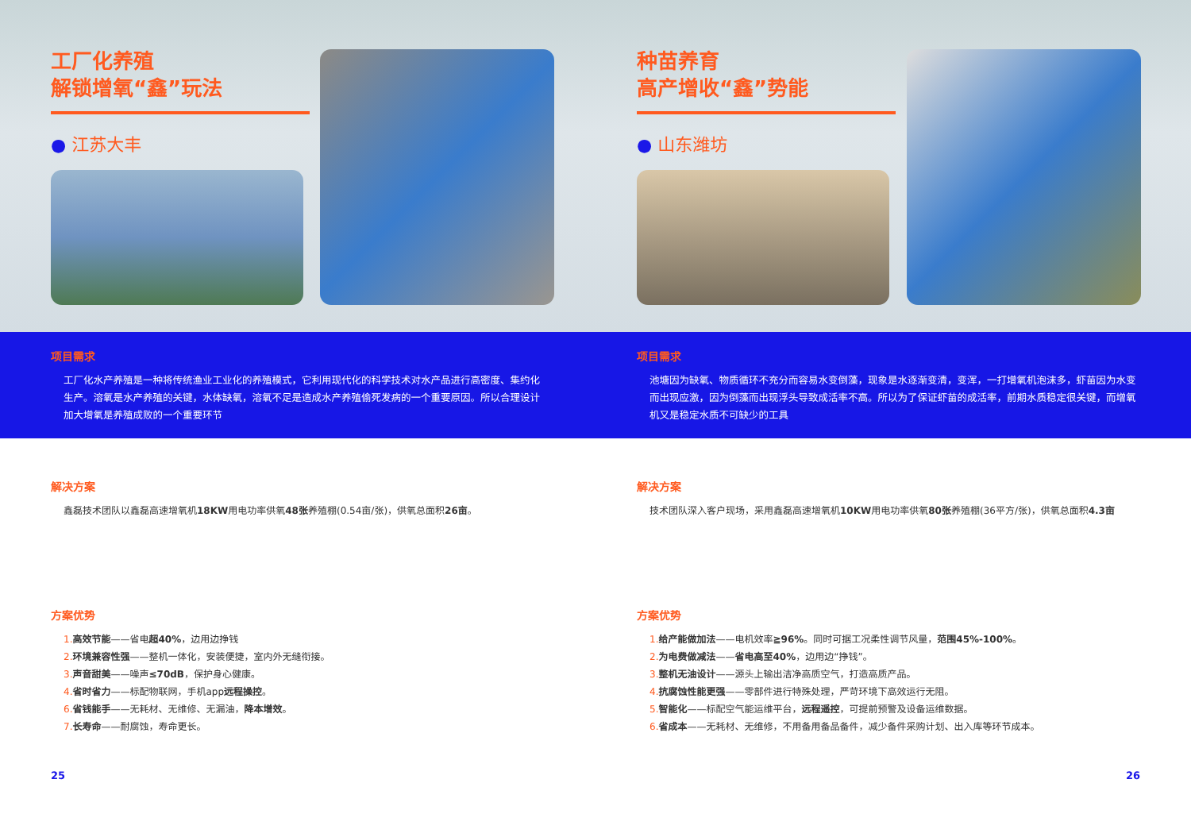工厂化养殖
解锁增氧“鑫”玩法
● 江苏大丰
种苗养育
高产增收“鑫”势能
● 山东潍坊
项目需求
工厂化水产养殖是一种将传统渔业工业化的养殖模式，它利用现代化的科学技术对水产品进行高密度、集约化生产。溶氧是水产养殖的关键，水体缺氧，溶氧不足是造成水产养殖偷死发病的一个重要原因。所以合理设计加大增氧是养殖成败的一个重要环节
项目需求
池塘因为缺氧、物质循环不充分而容易水变倒藻，现象是水逐渐变清，变浑，一打增氧机泡沫多，虾苗因为水变而出现应激，因为倒藻而出现浮头导致成活率不高。所以为了保证虾苗的成活率，前期水质稳定很关键，而增氧机又是稳定水质不可缺少的工具
解决方案
鑫磊技术团队以鑫磊高速增氧机18KW用电功率供氧48张养殖棚(0.54亩/张)，供氧总面积26亩。
方案优势
1. 高效节能——省电超40%，边用边挣钱
2. 环境兼容性强——整机一体化，安装便捷，室内外无缝衔接。
3. 声音甜美——噪声≤70dB，保护身心健康。
4. 省时省力——标配物联网，手机app远程操控。
6. 省钱能手——无耗材、无维修、无漏油，降本增效。
7. 长寿命——耐腐蚀，寿命更长。
25
解决方案
技术团队深入客户现场，采用鑫磊高速增氧机10KW用电功率供氧80张养殖棚(36平方/张)，供氧总面积4.3亩
方案优势
1. 给产能做加法——电机效率≧96%。同时可据工况柔性调节风量，范围45%-100%。
2. 为电费做减法——省电高至40%，边用边“挣钱”。
3. 整机无油设计——源头上输出洁净高质空气，打造高质产品。
4. 抗腐蚀性能更强——零部件进行特殊处理，严苛环境下高效运行无阻。
5. 智能化——标配空气能运维平台，远程遥控，可提前预警及设备运维数据。
6. 省成本——无耗材、无维修，不用备用备品备件，减少备件采购计划、出入库等环节成本。
26